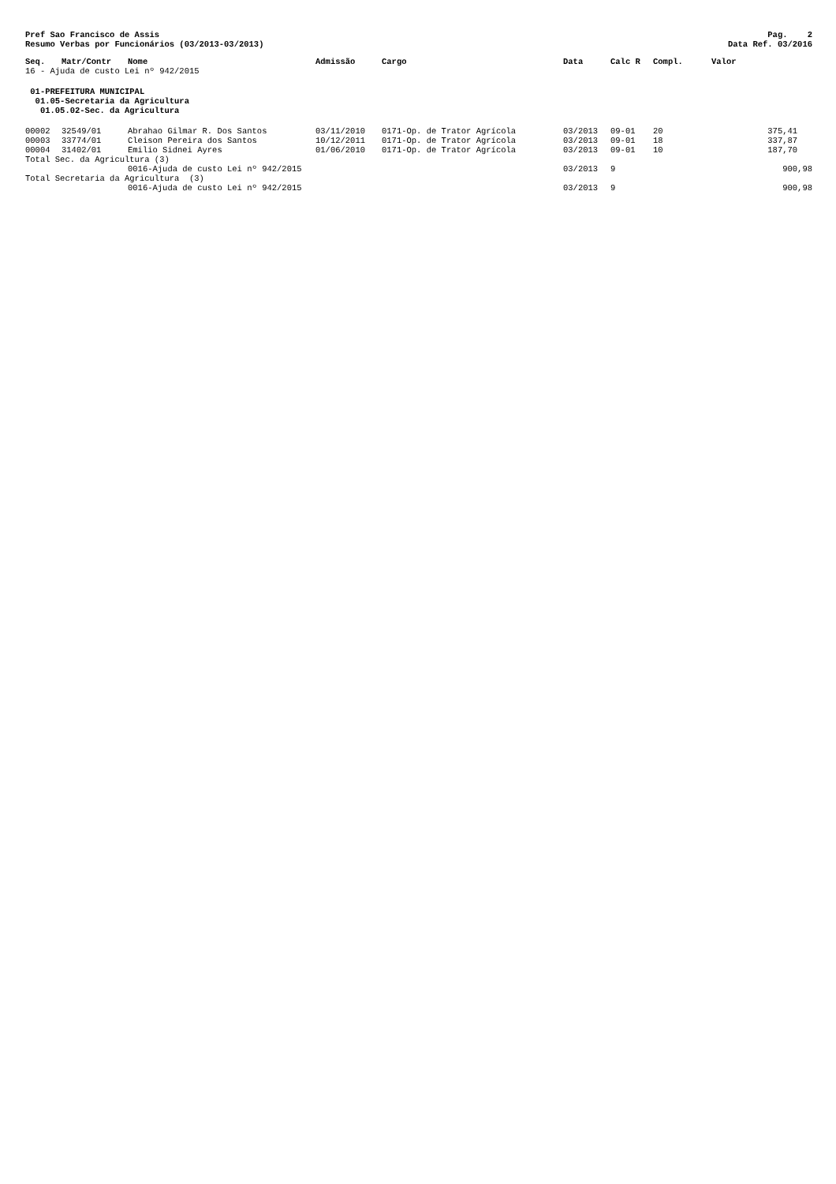Pref Sao Francisco de Assis
Resumo Verbas por Funcionários (03/2013-03/2013)
Pag. 2
Data Ref. 03/2016
| Seq. | Matr/Contr | Nome | Admissão | Cargo | Data | Calc R | Compl. | Valor |
| --- | --- | --- | --- | --- | --- | --- | --- | --- |
| 16 - Ajuda de custo Lei nº 942/2015 | | | | | | | | |
| 01-PREFEITURA MUNICIPAL 01.05-Secretaria da Agricultura 01.05.02-Sec. da Agricultura | | | | | | | | |
| 00002 | 32549/01 | Abrahao Gilmar R. Dos Santos | 03/11/2010 | 0171-Op. de Trator Agrícola | 03/2013 | 09-01 | 20 | 375,41 |
| 00003 | 33774/01 | Cleison Pereira dos Santos | 10/12/2011 | 0171-Op. de Trator Agrícola | 03/2013 | 09-01 | 18 | 337,87 |
| 00004 | 31402/01 | Emilio Sidnei Ayres | 01/06/2010 | 0171-Op. de Trator Agrícola | 03/2013 | 09-01 | 10 | 187,70 |
| Total Sec. da Agricultura (3) | | | | | | | | |
| | | 0016-Ajuda de custo Lei nº 942/2015 | | | 03/2013 | 9 | | 900,98 |
| Total Secretaria da Agricultura (3) | | | | | | | | |
| | | 0016-Ajuda de custo Lei nº 942/2015 | | | 03/2013 | 9 | | 900,98 |